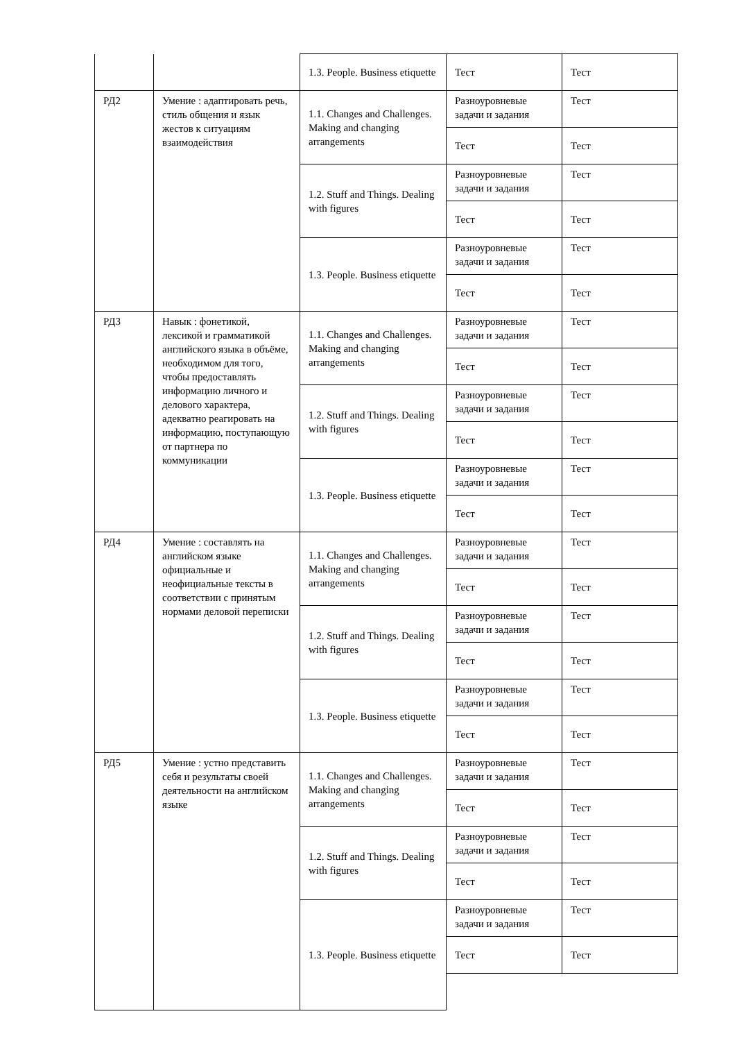| | | 1.3. People. Business etiquette | Тест | Тест |
| РД2 | Умение : адаптировать речь, стиль общения и язык жестов к ситуациям взаимодействия | 1.1. Changes and Challenges. Making and changing arrangements | Разноуровневые задачи и задания | Тест |
| | | | Тест | Тест |
| | | 1.2. Stuff and Things. Dealing with figures | Разноуровневые задачи и задания | Тест |
| | | | Тест | Тест |
| | | 1.3. People. Business etiquette | Разноуровневые задачи и задания | Тест |
| | | | Тест | Тест |
| РД3 | Навык : фонетикой, лексикой и грамматикой английского языка в объёме, необходимом для того, чтобы предоставлять информацию личного и делового характера, адекватно реагировать на информацию, поступающую от партнера по коммуникации | 1.1. Changes and Challenges. Making and changing arrangements | Разноуровневые задачи и задания | Тест |
| | | | Тест | Тест |
| | | 1.2. Stuff and Things. Dealing with figures | Разноуровневые задачи и задания | Тест |
| | | | Тест | Тест |
| | | 1.3. People. Business etiquette | Разноуровневые задачи и задания | Тест |
| | | | Тест | Тест |
| РД4 | Умение : составлять на английском языке официальные и неофициальные тексты в соответствии с принятым нормами деловой переписки | 1.1. Changes and Challenges. Making and changing arrangements | Разноуровневые задачи и задания | Тест |
| | | | Тест | Тест |
| | | 1.2. Stuff and Things. Dealing with figures | Разноуровневые задачи и задания | Тест |
| | | | Тест | Тест |
| | | 1.3. People. Business etiquette | Разноуровневые задачи и задания | Тест |
| | | | Тест | Тест |
| РД5 | Умение : устно представить себя и результаты своей деятельности на английском языке | 1.1. Changes and Challenges. Making and changing arrangements | Разноуровневые задачи и задания | Тест |
| | | | Тест | Тест |
| | | 1.2. Stuff and Things. Dealing with figures | Разноуровневые задачи и задания | Тест |
| | | | Тест | Тест |
| | | 1.3. People. Business etiquette | Разноуровневые задачи и задания | Тест |
| | | | Тест | Тест |